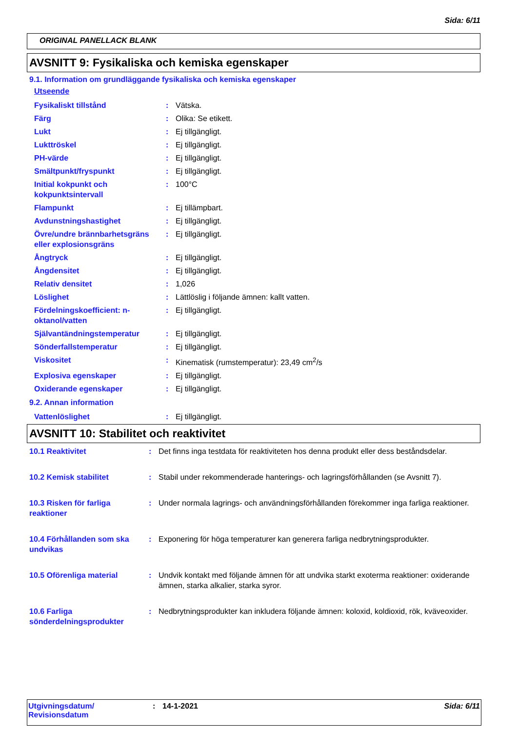Sida: 6/11
ORIGINAL PANELLACK BLANK
AVSNITT 9: Fysikaliska och kemiska egenskaper
9.1. Information om grundläggande fysikaliska och kemiska egenskaper
Utseende
| Fysikaliskt tillstånd | : | Vätska. |
| Färg | : | Olika: Se etikett. |
| Lukt | : | Ej tillgängligt. |
| Lukttröskel | : | Ej tillgängligt. |
| PH-värde | : | Ej tillgängligt. |
| Smältpunkt/fryspunkt | : | Ej tillgängligt. |
| Initial kokpunkt och kokpunktsintervall | : | 100°C |
| Flampunkt | : | Ej tillämpbart. |
| Avdunstningshastighet | : | Ej tillgängligt. |
| Övre/undre brännbarhetsgräns eller explosionsgräns | : | Ej tillgängligt. |
| Ångtryck | : | Ej tillgängligt. |
| Ångdensitet | : | Ej tillgängligt. |
| Relativ densitet | : | 1,026 |
| Löslighet | : | Lättlöslig i följande ämnen: kallt vatten. |
| Fördelningskoefficient: n-oktanol/vatten | : | Ej tillgängligt. |
| Självantändningstemperatur | : | Ej tillgängligt. |
| Sönderfallstemperatur | : | Ej tillgängligt. |
| Viskositet | : | Kinematisk (rumstemperatur): 23,49 cm<sup>2</sup>/s |
| Explosiva egenskaper | : | Ej tillgängligt. |
| Oxiderande egenskaper | : | Ej tillgängligt. |
9.2. Annan information
| Vattenlöslighet | : | Ej tillgängligt. |
AVSNITT 10: Stabilitet och reaktivitet
| 10.1 Reaktivitet | : | Det finns inga testdata för reaktiviteten hos denna produkt eller dess beståndsdelar. |
| 10.2 Kemisk stabilitet | : | Stabil under rekommenderade hanterings- och lagringsförhållanden (se Avsnitt 7). |
| 10.3 Risken för farliga reaktioner | : | Under normala lagrings- och användningsförhållanden förekommer inga farliga reaktioner. |
| 10.4 Förhållanden som ska undvikas | : | Exponering för höga temperaturer kan generera farliga nedbrytningsprodukter. |
| 10.5 Oförenliga material | : | Undvik kontakt med följande ämnen för att undvika starkt exoterma reaktioner: oxiderande ämnen, starka alkalier, starka syror. |
| 10.6 Farliga sönderdelningsprodukter | : | Nedbrytningsprodukter kan inkludera följande ämnen: koloxid, koldioxid, rök, kväveoxider. |
Utgivningsdatum/
Revisionsdatum
: 14-1-2021 Sida: 6/11